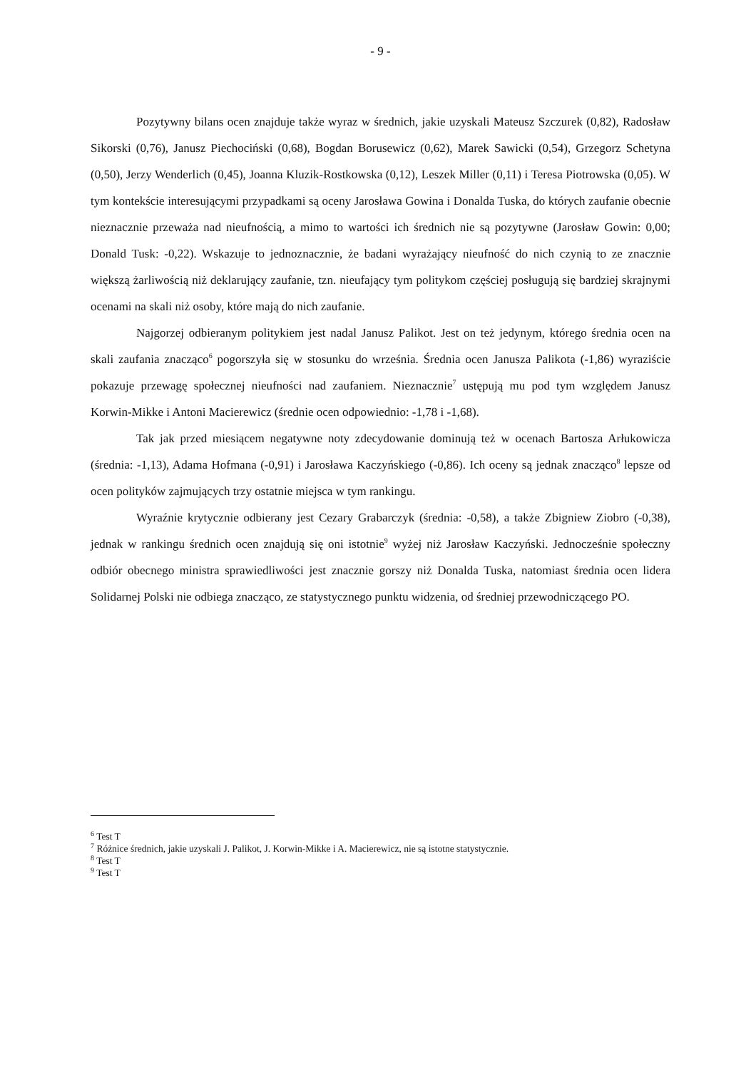- 9 -
Pozytywny bilans ocen znajduje także wyraz w średnich, jakie uzyskali Mateusz Szczurek (0,82), Radosław Sikorski (0,76), Janusz Piechociński (0,68), Bogdan Borusewicz (0,62), Marek Sawicki (0,54), Grzegorz Schetyna (0,50), Jerzy Wenderlich (0,45), Joanna Kluzik-Rostkowska (0,12), Leszek Miller (0,11) i Teresa Piotrowska (0,05). W tym kontekście interesującymi przypadkami są oceny Jarosława Gowina i Donalda Tuska, do których zaufanie obecnie nieznacznie przeważa nad nieufnością, a mimo to wartości ich średnich nie są pozytywne (Jarosław Gowin: 0,00; Donald Tusk: -0,22). Wskazuje to jednoznacznie, że badani wyrażający nieufność do nich czynią to ze znacznie większą żarliwością niż deklarujący zaufanie, tzn. nieufający tym politykom częściej posługują się bardziej skrajnymi ocenami na skali niż osoby, które mają do nich zaufanie.
Najgorzej odbieranym politykiem jest nadal Janusz Palikot. Jest on też jedynym, którego średnia ocen na skali zaufania znacząco<sup>6</sup> pogorszyła się w stosunku do września. Średnia ocen Janusza Palikota (-1,86) wyraziście pokazuje przewagę społecznej nieufności nad zaufaniem. Nieznacznie<sup>7</sup> ustępują mu pod tym względem Janusz Korwin-Mikke i Antoni Macierewicz (średnie ocen odpowiednio: -1,78 i -1,68).
Tak jak przed miesiącem negatywne noty zdecydowanie dominują też w ocenach Bartosza Arłukowicza (średnia: -1,13), Adama Hofmana (-0,91) i Jarosława Kaczyńskiego (-0,86). Ich oceny są jednak znacząco<sup>8</sup> lepsze od ocen polityków zajmujących trzy ostatnie miejsca w tym rankingu.
Wyraźnie krytycznie odbierany jest Cezary Grabarczyk (średnia: -0,58), a także Zbigniew Ziobro (-0,38), jednak w rankingu średnich ocen znajdują się oni istotnie<sup>9</sup> wyżej niż Jarosław Kaczyński. Jednocześnie społeczny odbiór obecnego ministra sprawiedliwości jest znacznie gorszy niż Donalda Tuska, natomiast średnia ocen lidera Solidarnej Polski nie odbiega znacząco, ze statystycznego punktu widzenia, od średniej przewodniczącego PO.
<sup>6</sup> Test T
<sup>7</sup> Różnice średnich, jakie uzyskali J. Palikot, J. Korwin-Mikke i A. Macierewicz, nie są istotne statystycznie.
<sup>8</sup> Test T
<sup>9</sup> Test T